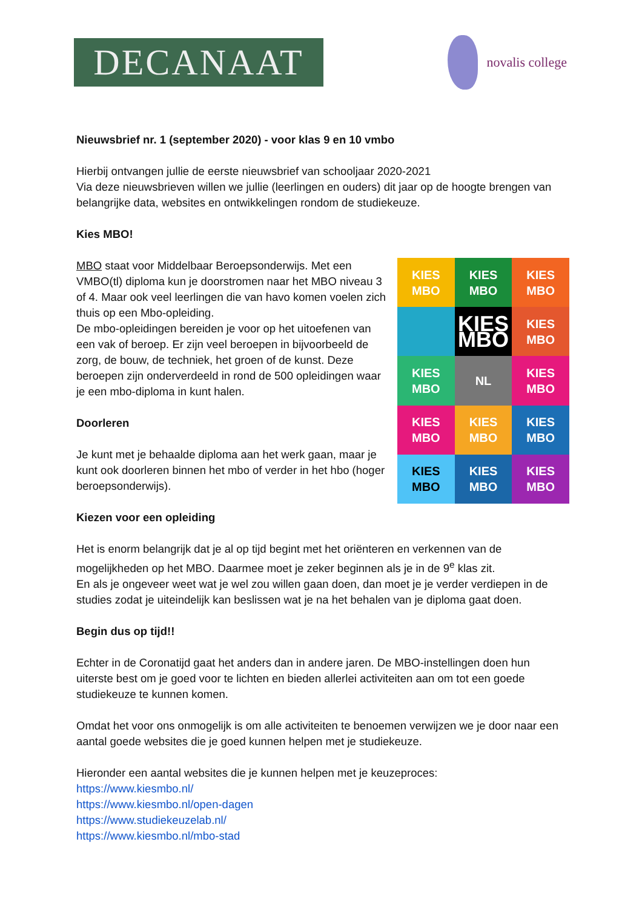DECANAAT
novalis college
Nieuwsbrief nr. 1 (september 2020) - voor klas 9 en 10 vmbo
Hierbij ontvangen jullie de eerste nieuwsbrief van schooljaar 2020-2021
Via deze nieuwsbrieven willen we jullie (leerlingen en ouders) dit jaar op de hoogte brengen van belangrijke data, websites en ontwikkelingen rondom de studiekeuze.
Kies MBO!
MBO staat voor Middelbaar Beroepsonderwijs. Met een VMBO(tl) diploma kun je doorstromen naar het MBO niveau 3 of 4. Maar ook veel leerlingen die van havo komen voelen zich thuis op een Mbo-opleiding.
De mbo-opleidingen bereiden je voor op het uitoefenen van een vak of beroep. Er zijn veel beroepen in bijvoorbeeld de zorg, de bouw, de techniek, het groen of de kunst. Deze beroepen zijn onderverdeeld in rond de 500 opleidingen waar je een mbo-diploma in kunt halen.
Doorleren
Je kunt met je behaalde diploma aan het werk gaan, maar je kunt ook doorleren binnen het mbo of verder in het hbo (hoger beroepsonderwijs).
Kiezen voor een opleiding
KIES MBO
KIES MBO
KIES MBO
KIES MBO
KIES MBO
KIES MBO
NL
KIES MBO
KIES MBO
KIES MBO
KIES MBO
KIES MBO
KIES MBO
KIES MBO
Het is enorm belangrijk dat je al op tijd begint met het oriënteren en verkennen van de mogelijkheden op het MBO. Daarmee moet je zeker beginnen als je in de 9<sup>e</sup> klas zit.
En als je ongeveer weet wat je wel zou willen gaan doen, dan moet je je verder verdiepen in de studies zodat je uiteindelijk kan beslissen wat je na het behalen van je diploma gaat doen.
Begin dus op tijd!!
Echter in de Coronatijd gaat het anders dan in andere jaren. De MBO-instellingen doen hun uiterste best om je goed voor te lichten en bieden allerlei activiteiten aan om tot een goede studiekeuze te kunnen komen.
Omdat het voor ons onmogelijk is om alle activiteiten te benoemen verwijzen we je door naar een aantal goede websites die je goed kunnen helpen met je studiekeuze.
Hieronder een aantal websites die je kunnen helpen met je keuzeproces:
https://www.kiesmbo.nl/
https://www.kiesmbo.nl/open-dagen
https://www.studiekeuzelab.nl/
https://www.kiesmbo.nl/mbo-stad